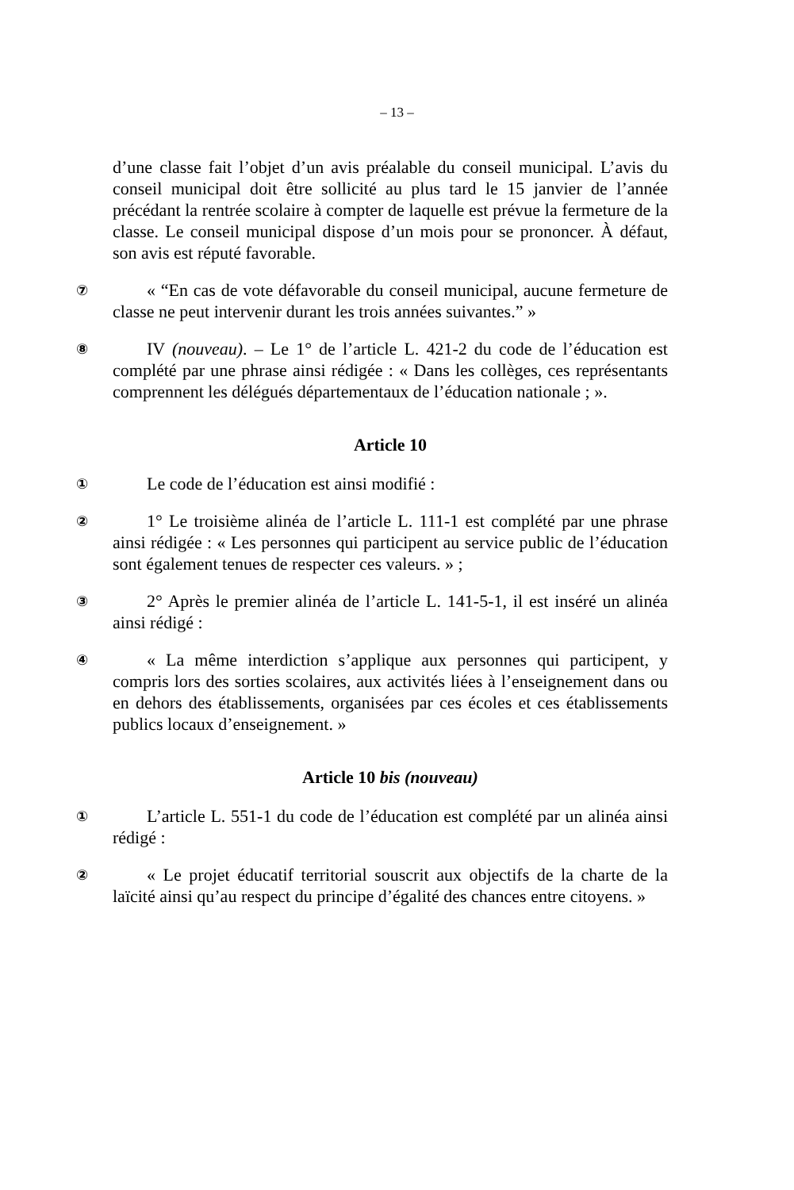– 13 –
d’une classe fait l’objet d’un avis préalable du conseil municipal. L’avis du conseil municipal doit être sollicité au plus tard le 15 janvier de l’année précédant la rentrée scolaire à compter de laquelle est prévue la fermeture de la classe. Le conseil municipal dispose d’un mois pour se prononcer. À défaut, son avis est réputé favorable.
⑦
« “En cas de vote défavorable du conseil municipal, aucune fermeture de classe ne peut intervenir durant les trois années suivantes.” »
⑧
IV (nouveau). – Le 1° de l’article L. 421-2 du code de l’éducation est complété par une phrase ainsi rédigée : « Dans les collèges, ces représentants comprennent les délégués départementaux de l’éducation nationale ; ».
Article 10
①
Le code de l’éducation est ainsi modifié :
②
1° Le troisième alinéa de l’article L. 111-1 est complété par une phrase ainsi rédigée : « Les personnes qui participent au service public de l’éducation sont également tenues de respecter ces valeurs. » ;
③
2° Après le premier alinéa de l’article L. 141-5-1, il est inséré un alinéa ainsi rédigé :
④
« La même interdiction s’applique aux personnes qui participent, y compris lors des sorties scolaires, aux activités liées à l’enseignement dans ou en dehors des établissements, organisées par ces écoles et ces établissements publics locaux d’enseignement. »
Article 10 bis (nouveau)
①
L’article L. 551-1 du code de l’éducation est complété par un alinéa ainsi rédigé :
②
« Le projet éducatif territorial souscrit aux objectifs de la charte de la laïcité ainsi qu’au respect du principe d’égalité des chances entre citoyens. »